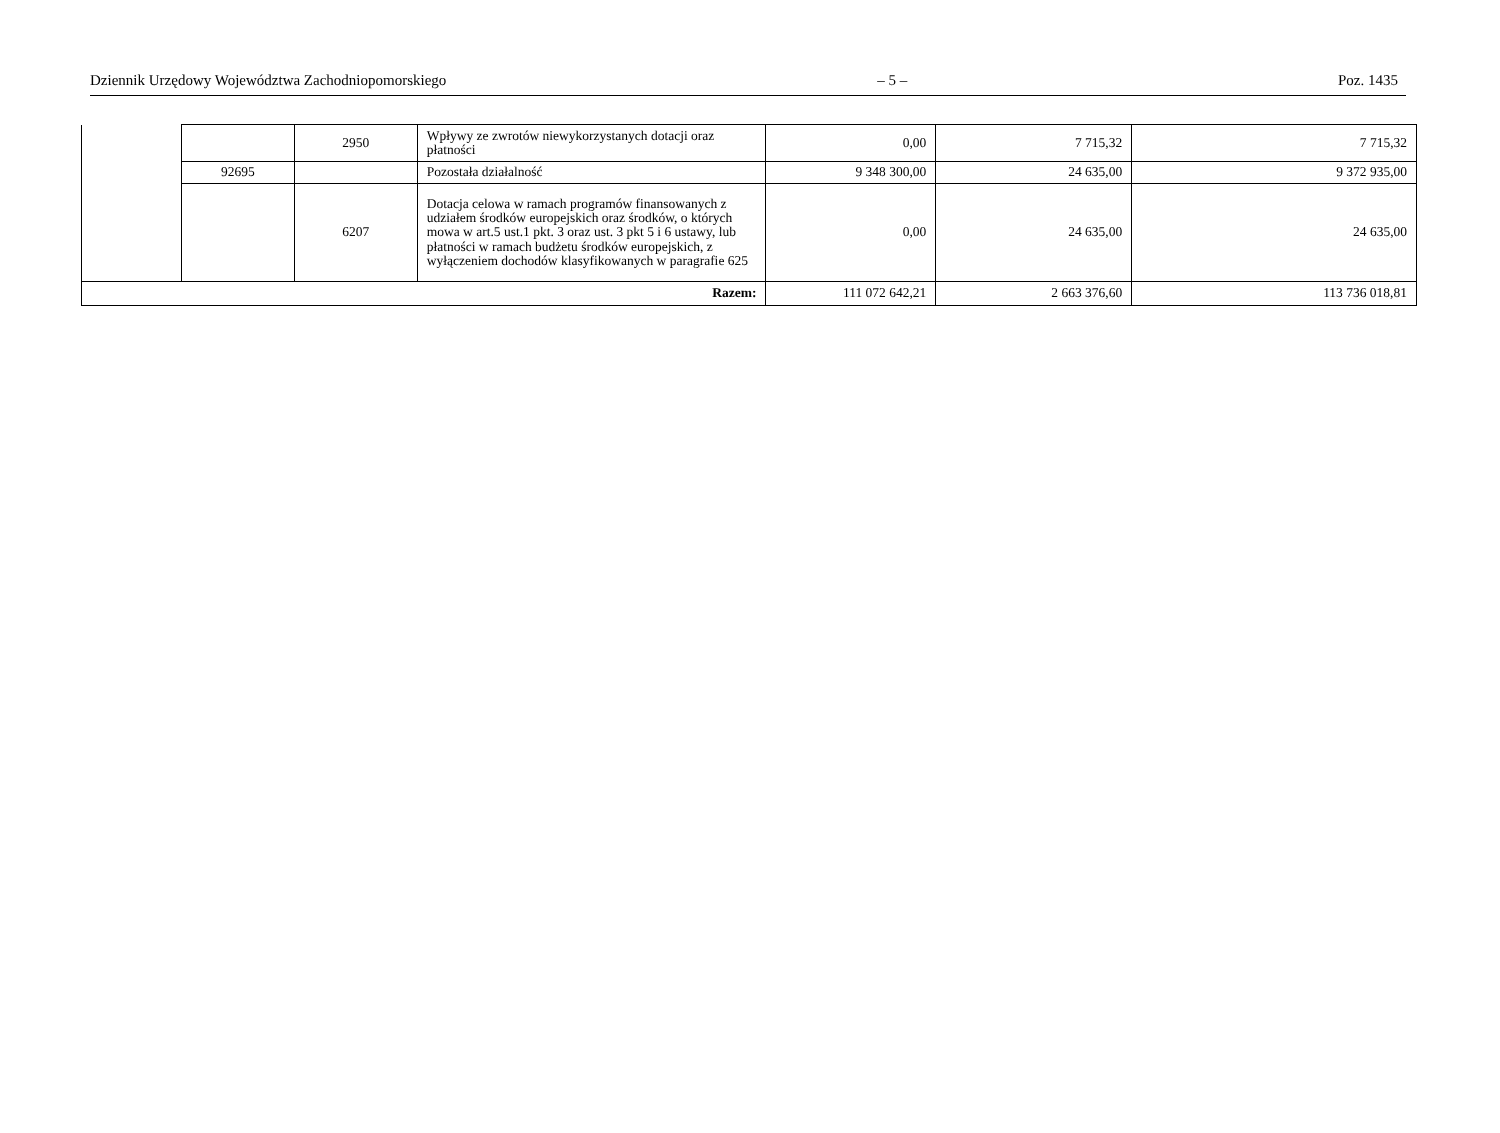Dziennik Urzędowy Województwa Zachodniopomorskiego – 5 – Poz. 1435
| | | 2950 | Wpływy ze zwrotów niewykorzystanych dotacji oraz płatności | 0,00 | 7 715,32 | 7 715,32 |
| | 92695 | | Pozostała działalność | 9 348 300,00 | 24 635,00 | 9 372 935,00 |
| | | 6207 | Dotacja celowa w ramach programów finansowanych z udziałem środków europejskich oraz środków, o których mowa w art.5 ust.1 pkt. 3 oraz ust. 3 pkt 5 i 6 ustawy, lub płatności w ramach budżetu środków europejskich, z wyłączeniem dochodów klasyfikowanych w paragrafie 625 | 0,00 | 24 635,00 | 24 635,00 |
| Razem: | | | | 111 072 642,21 | 2 663 376,60 | 113 736 018,81 |